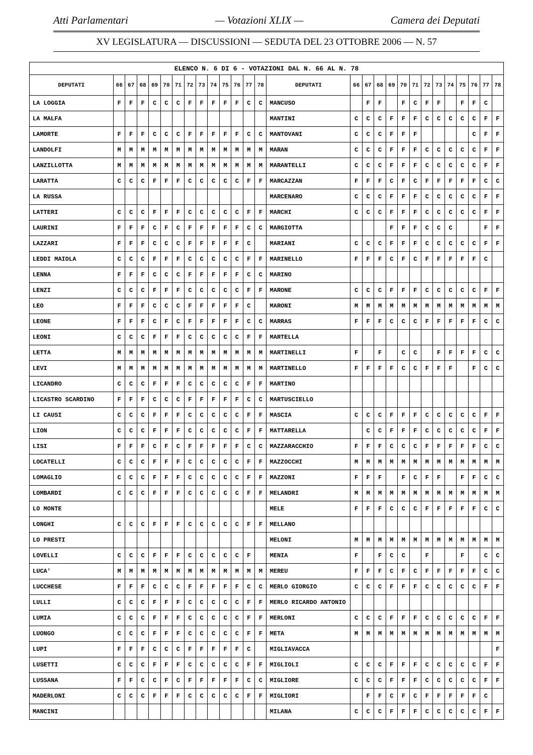Atti Parlamentari — Votazioni XLIX — Camera dei Deputati
XV LEGISLATURA — DISCUSSIONI — SEDUTA DEL 23 OTTOBRE 2006 — N. 57
| ELENCO N. 6 DI 6 - VOTAZIONI DAL N. 66 AL N. 78 | | | | | | | | | | | | | | | | | | | | | | | | | | | |
| DEPUTATI | 66 | 67 | 68 | 69 | 70 | 71 | 72 | 73 | 74 | 75 | 76 | 77 | 78 | DEPUTATI | 66 | 67 | 68 | 69 | 70 | 71 | 72 | 73 | 74 | 75 | 76 | 77 | 78 |
| LA LOGGIA | F | F | F | C | C | C | F | F | F | F | F | C | C | MANCUSO | | F | F | | F | C | F | F | | F | F | C | |
| LA MALFA | | | | | | | | | | | | | | MANTINI | C | C | C | F | F | F | C | C | C | C | C | F | F |
| LAMORTE | F | F | F | C | C | C | F | F | F | F | F | C | C | MANTOVANI | C | C | C | F | F | F | | | | | C | F | F |
| LANDOLFI | M | M | M | M | M | M | M | M | M | M | M | M | M | MARAN | C | C | C | F | F | F | C | C | C | C | C | F | F |
| LANZILLOTTA | M | M | M | M | M | M | M | M | M | M | M | M | M | MARANTELLI | C | C | C | F | F | F | C | C | C | C | C | F | F |
| LARATTA | C | C | C | F | F | F | C | C | C | C | C | F | F | MARCAZZAN | F | F | F | C | F | C | F | F | F | F | F | C | C |
| LA RUSSA | | | | | | | | | | | | | | MARCENARO | C | C | C | F | F | F | C | C | C | C | C | F | F |
| LATTERI | C | C | C | F | F | F | C | C | C | C | C | F | F | MARCHI | C | C | C | F | F | F | C | C | C | C | C | F | F |
| LAURINI | F | F | F | C | F | C | F | F | F | F | F | C | C | MARGIOTTA | | | | F | F | F | C | C | C | | | F | F |
| LAZZARI | F | F | F | C | C | C | F | F | F | F | F | C | | MARIANI | C | C | C | F | F | F | C | C | C | C | C | F | F |
| LEDDI MAIOLA | C | C | C | F | F | F | C | C | C | C | C | F | F | MARINELLO | F | F | F | C | F | C | F | F | F | F | F | C | |
| LENNA | F | F | F | C | C | C | F | F | F | F | F | C | C | MARINO | | | | | | | | | | | | | |
| LENZI | C | C | C | F | F | F | C | C | C | C | C | F | F | MARONE | C | C | C | F | F | F | C | C | C | C | C | F | F |
| LEO | F | F | F | C | C | C | F | F | F | F | F | C | | MARONI | M | M | M | M | M | M | M | M | M | M | M | M | M |
| LEONE | F | F | F | C | F | C | F | F | F | F | F | C | C | MARRAS | F | F | F | C | C | C | F | F | F | F | F | C | C |
| LEONI | C | C | C | F | F | F | C | C | C | C | C | F | F | MARTELLA | | | | | | | | | | | | | |
| LETTA | M | M | M | M | M | M | M | M | M | M | M | M | M | MARTINELLI | F | | F | | C | C | | F | F | F | F | C | C |
| LEVI | M | M | M | M | M | M | M | M | M | M | M | M | M | MARTINELLO | F | F | F | F | C | C | F | F | F | | F | C | C |
| LICANDRO | C | C | C | F | F | F | C | C | C | C | C | F | F | MARTINO | | | | | | | | | | | | | |
| LICASTRO SCARDINO | F | F | F | C | C | C | F | F | F | F | F | C | C | MARTUSCIELLO | | | | | | | | | | | | | |
| LI CAUSI | C | C | C | F | F | F | C | C | C | C | C | F | F | MASCIA | C | C | C | F | F | F | C | C | C | C | C | F | F |
| LION | C | C | C | F | F | F | C | C | C | C | C | F | F | MATTARELLA | | C | C | F | F | F | C | C | C | C | C | F | F |
| LISI | F | F | F | C | F | C | F | F | F | F | F | C | C | MAZZARACCHIO | F | F | F | C | C | C | F | F | F | F | F | C | C |
| LOCATELLI | C | C | C | F | F | F | C | C | C | C | C | F | F | MAZZOCCHI | M | M | M | M | M | M | M | M | M | M | M | M | M |
| LOMAGLIO | C | C | C | F | F | F | C | C | C | C | C | F | F | MAZZONI | F | F | F | | F | C | F | F | | F | F | C | C |
| LOMBARDI | C | C | C | F | F | F | C | C | C | C | C | F | F | MELANDRI | M | M | M | M | M | M | M | M | M | M | M | M | M |
| LO MONTE | | | | | | | | | | | | | | MELE | F | F | F | C | C | C | F | F | F | F | F | C | C |
| LONGHI | C | C | C | F | F | F | C | C | C | C | C | F | F | MELLANO | | | | | | | | | | | | | |
| LO PRESTI | | | | | | | | | | | | | | MELONI | M | M | M | M | M | M | M | M | M | M | M | M | M |
| LOVELLI | C | C | C | F | F | F | C | C | C | C | C | F | | MENIA | F | | F | C | C | | F | | | F | | C | C |
| LUCA' | M | M | M | M | M | M | M | M | M | M | M | M | M | MEREU | F | F | F | C | F | C | F | F | F | F | F | C | C |
| LUCCHESE | F | F | F | C | C | C | F | F | F | F | F | C | C | MERLO GIORGIO | C | C | C | F | F | F | C | C | C | C | C | F | F |
| LULLI | C | C | C | F | F | F | C | C | C | C | C | F | F | MERLO RICARDO ANTONIO | | | | | | | | | | | | | |
| LUMIA | C | C | C | F | F | F | C | C | C | C | C | F | F | MERLONI | C | C | C | F | F | F | C | C | C | C | C | F | F |
| LUONGO | C | C | C | F | F | F | C | C | C | C | C | F | F | META | M | M | M | M | M | M | M | M | M | M | M | M | M |
| LUPI | F | F | F | C | C | C | F | F | F | F | F | C | | MIGLIAVACCA | | | | | | | | | | | | | F |
| LUSETTI | C | C | C | F | F | F | C | C | C | C | C | F | F | MIGLIOLI | C | C | C | F | F | F | C | C | C | C | C | F | F |
| LUSSANA | F | F | C | C | F | C | F | F | F | F | F | C | C | MIGLIORE | C | C | C | F | F | F | C | C | C | C | C | F | F |
| MADERLONI | C | C | C | F | F | F | C | C | C | C | C | F | F | MIGLIORI | | F | F | C | F | C | F | F | F | F | F | C | |
| MANCINI | | | | | | | | | | | | | | MILANA | C | C | C | F | F | F | C | C | C | C | C | F | F |